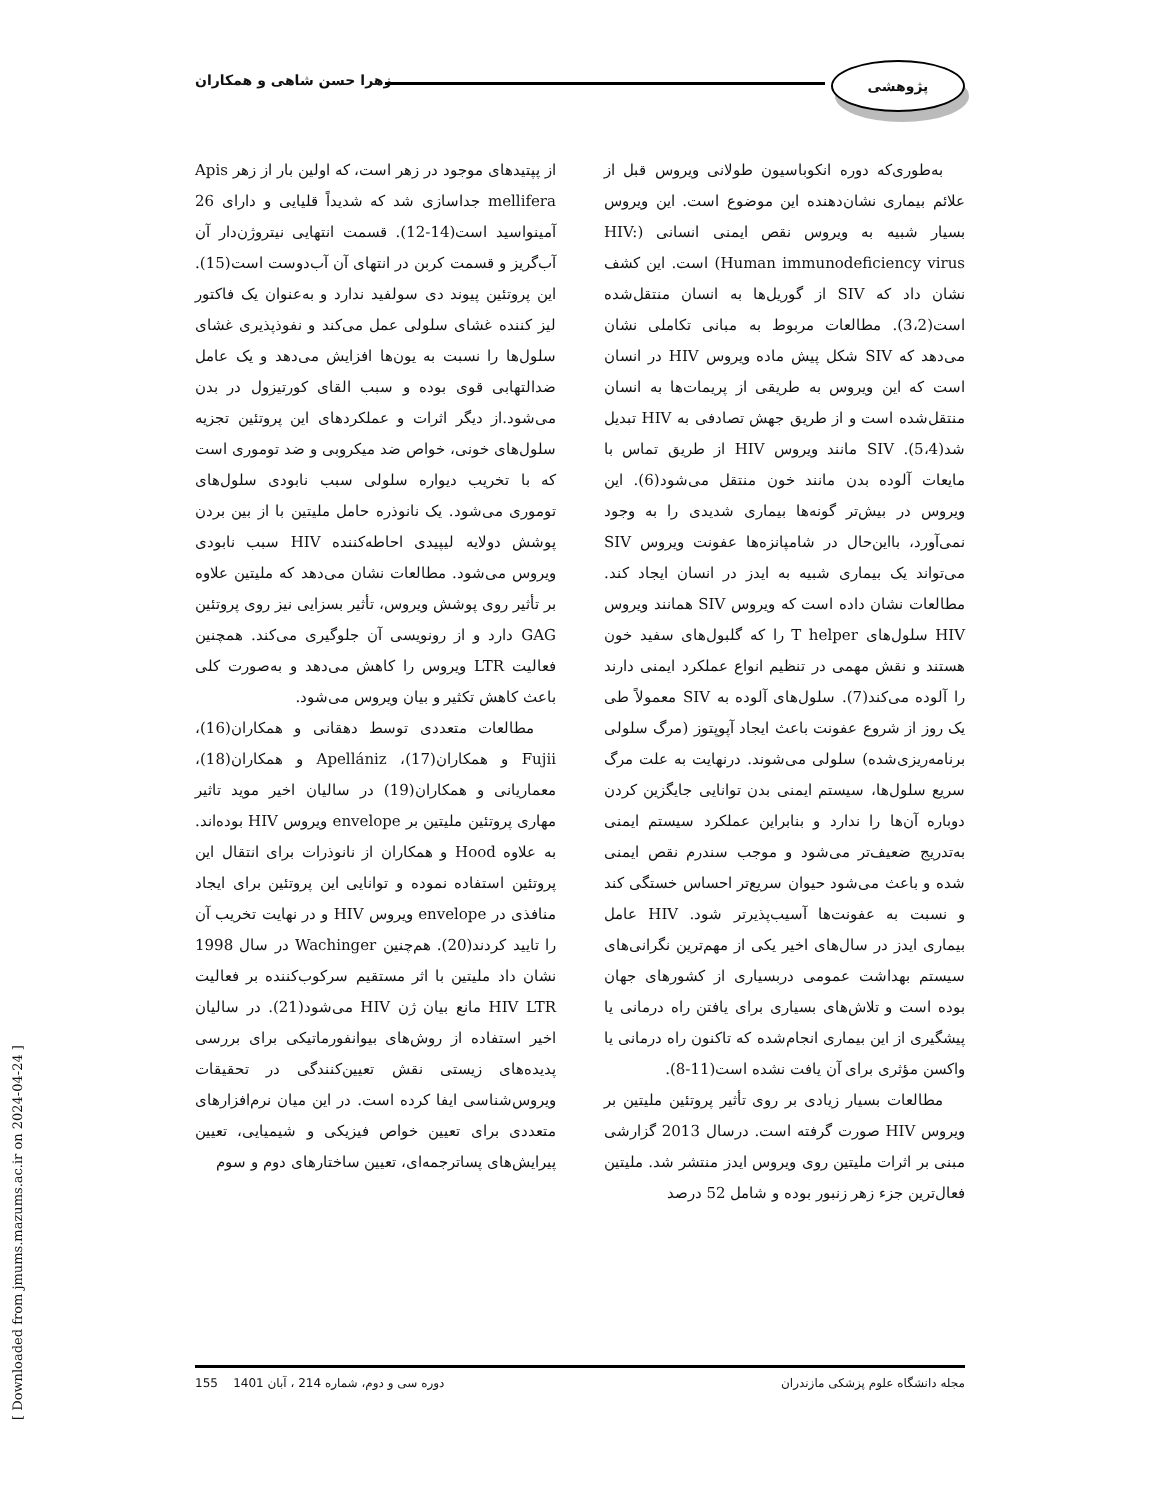پژوهشی
زهرا حسن شاهی و همکاران
به‌طوری‌که دوره انکوباسیون طولانی ویروس قبل از علائم بیماری نشان‌دهنده این موضوع است. این ویروس بسیار شبیه به ویروس نقص ایمنی انسانی (HIV: Human immunodeficiency virus) است. این کشف نشان داد که SIV از گوریل‌ها به انسان منتقل‌شده است(3،2). مطالعات مربوط به مبانی تکاملی نشان می‌دهد که SIV شکل پیش ماده ویروس HIV در انسان است که این ویروس به طریقی از پریمات‌ها به انسان منتقل‌شده است و از طریق جهش تصادفی به HIV تبدیل شد(5،4). SIV مانند ویروس HIV از طریق تماس با مایعات آلوده بدن مانند خون منتقل می‌شود(6). این ویروس در بیش‌تر گونه‌ها بیماری شدیدی را به وجود نمی‌آورد، بااین‌حال در شامپانزه‌ها عفونت ویروس SIV می‌تواند یک بیماری شبیه به ایدز در انسان ایجاد کند. مطالعات نشان داده است که ویروس SIV همانند ویروس HIV سلول‌های T helper را که گلبول‌های سفید خون هستند و نقش مهمی در تنظیم انواع عملکرد ایمنی دارند را آلوده می‌کند(7). سلول‌های آلوده به SIV معمولاً طی یک روز از شروع عفونت باعث ایجاد آپوپتوز (مرگ سلولی برنامه‌ریزی‌شده) سلولی می‌شوند. درنهایت به علت مرگ سریع سلول‌ها، سیستم ایمنی بدن توانایی جایگزین کردن دوباره آن‌ها را ندارد و بنابراین عملکرد سیستم ایمنی به‌تدریج ضعیف‌تر می‌شود و موجب سندرم نقص ایمنی شده و باعث می‌شود حیوان سریع‌تر احساس خستگی کند و نسبت به عفونت‌ها آسیب‌پذیرتر شود. HIV عامل بیماری ایدز در سال‌های اخیر یکی از مهم‌ترین نگرانی‌های سیستم بهداشت عمومی دربسیاری از کشورهای جهان بوده است و تلاش‌های بسیاری برای یافتن راه درمانی یا پیشگیری از این بیماری انجام‌شده که تاکنون راه درمانی یا واکسن مؤثری برای آن یافت نشده است(11-8).
مطالعات بسیار زیادی بر روی تأثیر پروتئین ملیتین بر ویروس HIV صورت گرفته است. درسال 2013 گزارشی مبنی بر اثرات ملیتین روی ویروس ایدز منتشر شد. ملیتین فعال‌ترین جزء زهر زنبور بوده و شامل 52 درصد
از پپتیدهای موجود در زهر است، که اولین بار از زهر Apis mellifera جداسازی شد که شدیداً قلیایی و دارای 26 آمینواسید است(14-12). قسمت انتهایی نیتروژن‌دار آن آب‌گریز و قسمت کربن در انتهای آن آب‌دوست است(15). این پروتئین پیوند دی سولفید ندارد و به‌عنوان یک فاکتور لیز کننده غشای سلولی عمل می‌کند و نفوذپذیری غشای سلول‌ها را نسبت به یون‌ها افزایش می‌دهد و یک عامل ضدالتهابی قوی بوده و سبب القای کورتیزول در بدن می‌شود.از دیگر اثرات و عملکردهای این پروتئین تجزیه سلول‌های خونی، خواص ضد میکروبی و ضد توموری است که با تخریب دیواره سلولی سبب نابودی سلول‌های توموری می‌شود. یک نانوذره حامل ملیتین با از بین بردن پوشش دولایه لیپیدی احاطه‌کننده HIV سبب نابودی ویروس می‌شود. مطالعات نشان می‌دهد که ملیتین علاوه بر تأثیر روی پوشش ویروس، تأثیر بسزایی نیز روی پروتئین GAG دارد و از رونویسی آن جلوگیری می‌کند. همچنین فعالیت LTR ویروس را کاهش می‌دهد و به‌صورت کلی باعث کاهش تکثیر و بیان ویروس می‌شود.
مطالعات متعددی توسط دهقانی و همکاران(16)، Fujii و همکاران(17)، Apellániz و همکاران(18)، معماریانی و همکاران(19) در سالیان اخیر موید تاثیر مهاری پروتئین ملیتین بر envelope ویروس HIV بوده‌اند. به علاوه Hood و همکاران از نانوذرات برای انتقال این پروتئین استفاده نموده و توانایی این پروتئین برای ایجاد منافذی در envelope ویروس HIV و در نهایت تخریب آن را تایید کردند(20). هم‌چنین Wachinger در سال 1998 نشان داد ملیتین با اثر مستقیم سرکوب‌کننده بر فعالیت HIV LTR مانع بیان ژن HIV می‌شود(21). در سالیان اخیر استفاده از روش‌های بیوانفورماتیکی برای بررسی پدیده‌های زیستی نقش تعیین‌کنندگی در تحقیقات ویروس‌شناسی ایفا کرده است. در این میان نرم‌افزارهای متعددی برای تعیین خواص فیزیکی و شیمیایی، تعیین پیرایش‌های پساترجمه‌ای، تعیین ساختارهای دوم و سوم
مجله دانشگاه علوم پزشکی مازندران دوره سی و دوم، شماره 214 ، آبان 1401 155
[ Downloaded from jmums.mazums.ac.ir on 2024-04-24 ]